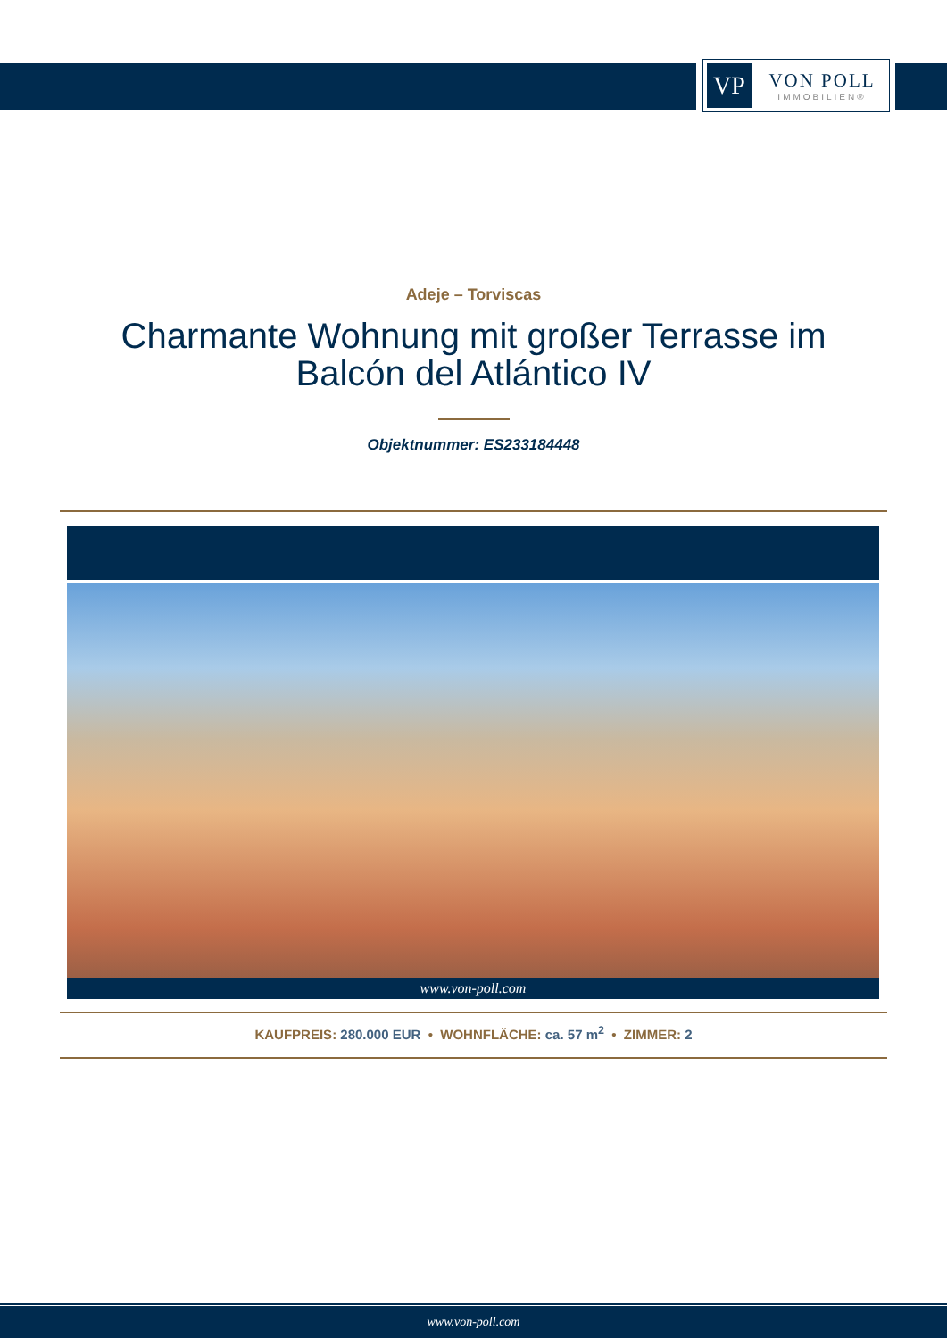VP
VON POLL
IMMOBILIEN®
Adeje – Torviscas
Charmante Wohnung mit großer Terrasse im
Balcón del Atlántico IV
Objektnummer: ES233184448
www.von-poll.com
KAUFPREIS: 280.000 EUR • WOHNFLÄCHE: ca. 57 m<sup>2</sup> • ZIMMER: 2
www.von-poll.com